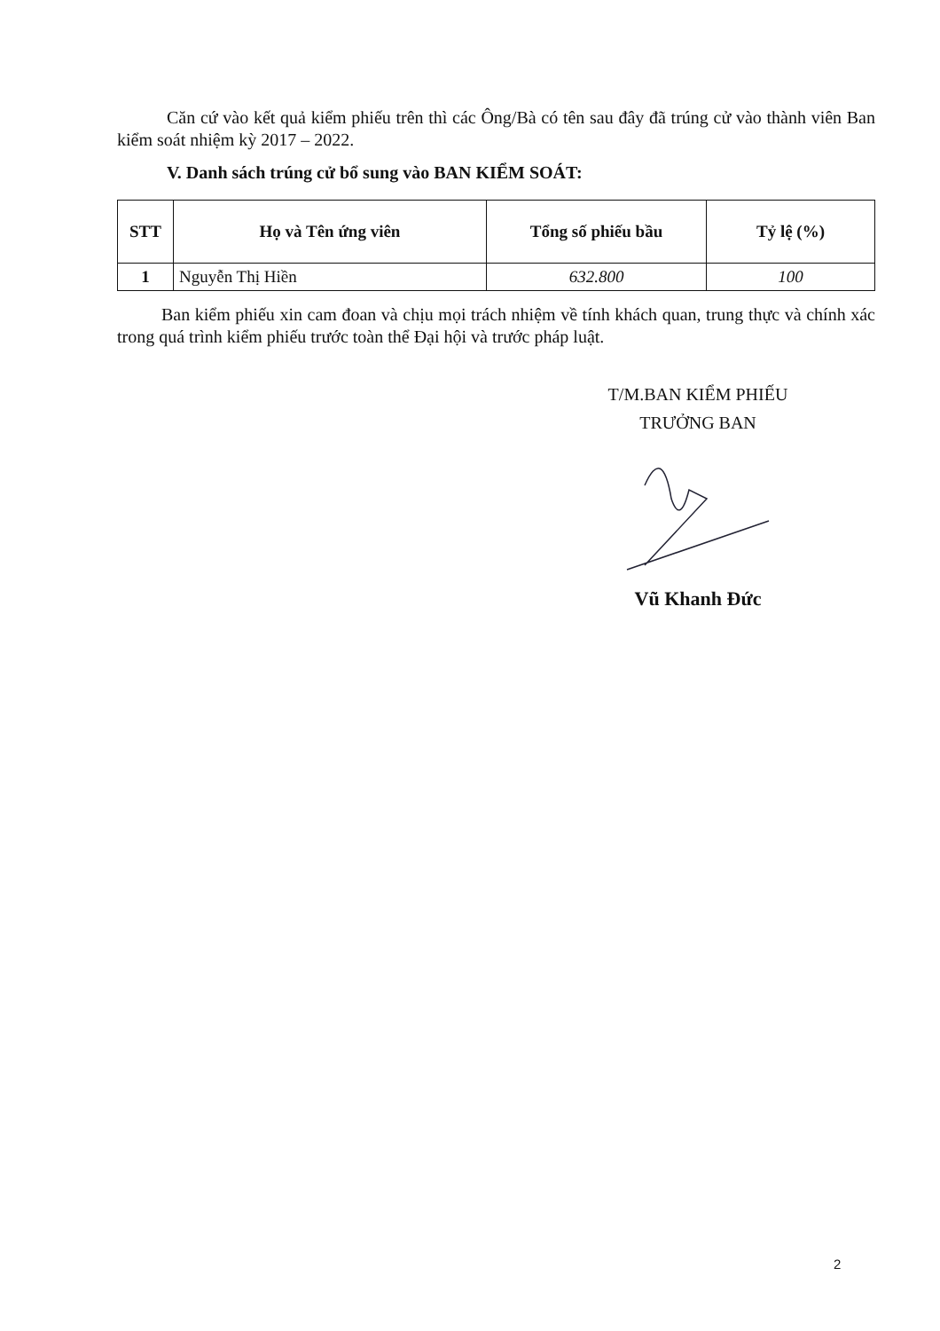Căn cứ vào kết quả kiểm phiếu trên thì các Ông/Bà có tên sau đây đã trúng cử vào thành viên Ban kiểm soát nhiệm kỳ 2017 – 2022.
V. Danh sách trúng cử bổ sung vào BAN KIỂM SOÁT:
| STT | Họ và Tên ứng viên | Tổng số phiếu bầu | Tỷ lệ (%) |
| --- | --- | --- | --- |
| 1 | Nguyễn Thị Hiền | 632.800 | 100 |
Ban kiểm phiếu xin cam đoan và chịu mọi trách nhiệm về tính khách quan, trung thực và chính xác trong quá trình kiểm phiếu trước toàn thể Đại hội và trước pháp luật.
T/M.BAN KIỂM PHIẾU
TRƯỞNG BAN
Vũ Khanh Đức
2